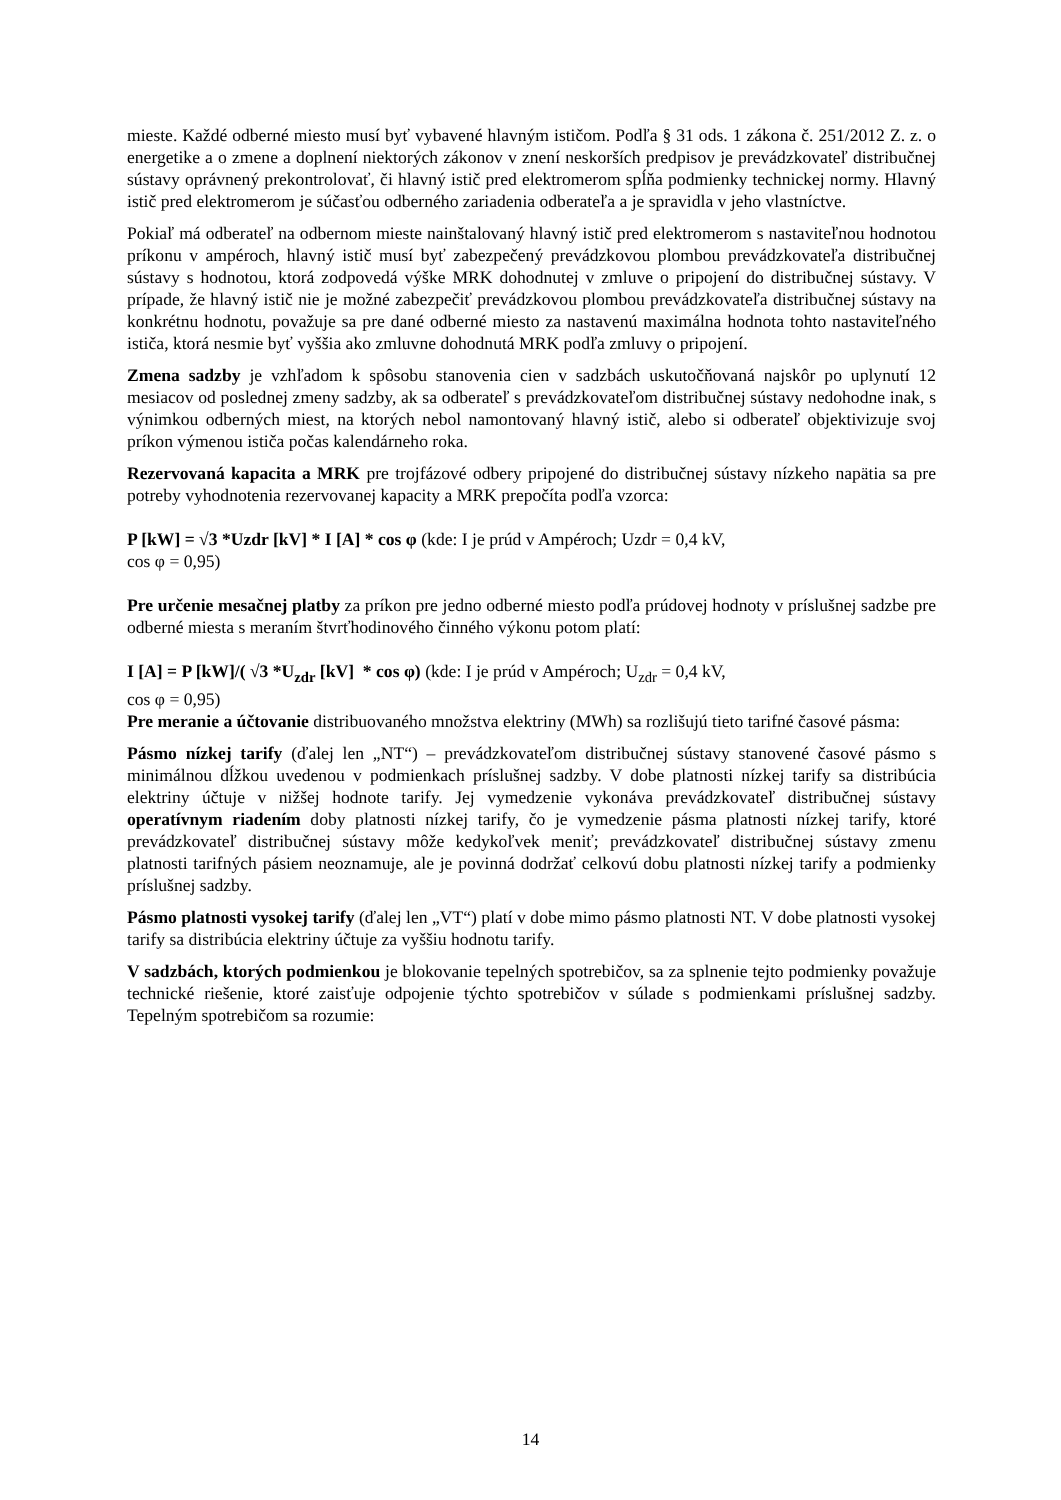mieste. Každé odberné miesto musí byť vybavené hlavným ističom. Podľa § 31 ods. 1 zákona č. 251/2012 Z. z. o energetike a o zmene a doplnení niektorých zákonov v znení neskorších predpisov je prevádzkovateľ distribučnej sústavy oprávnený prekontrolovať, či hlavný istič pred elektromerom spĺňa podmienky technickej normy. Hlavný istič pred elektromerom je súčasťou odberného zariadenia odberateľa a je spravidla v jeho vlastníctve.
Pokiaľ má odberateľ na odbernom mieste nainštalovaný hlavný istič pred elektromerom s nastaviteľnou hodnotou príkonu v ampéroch, hlavný istič musí byť zabezpečený prevádzkovou plombou prevádzkovateľa distribučnej sústavy s hodnotou, ktorá zodpovedá výške MRK dohodnutej v zmluve o pripojení do distribučnej sústavy. V prípade, že hlavný istič nie je možné zabezpečiť prevádzkovou plombou prevádzkovateľa distribučnej sústavy na konkrétnu hodnotu, považuje sa pre dané odberné miesto za nastavenú maximálna hodnota tohto nastaviteľného ističa, ktorá nesmie byť vyššia ako zmluvne dohodnutá MRK podľa zmluvy o pripojení.
Zmena sadzby je vzhľadom k spôsobu stanovenia cien v sadzbách uskutočňovaná najskôr po uplynutí 12 mesiacov od poslednej zmeny sadzby, ak sa odberateľ s prevádzkovateľom distribučnej sústavy nedohodne inak, s výnimkou odberných miest, na ktorých nebol namontovaný hlavný istič, alebo si odberateľ objektivizuje svoj príkon výmenou ističa počas kalendárneho roka.
Rezervovaná kapacita a MRK pre trojfázové odbery pripojené do distribučnej sústavy nízkeho napätia sa pre potreby vyhodnotenia rezervovanej kapacity a MRK prepočíta podľa vzorca:
P [kW] = √3 *Uzdr [kV] * I [A] * cos φ (kde: I je prúd v Ampéroch; Uzdr = 0,4 kV,
cos φ = 0,95)
Pre určenie mesačnej platby za príkon pre jedno odberné miesto podľa prúdovej hodnoty v príslušnej sadzbe pre odberné miesta s meraním štvrťhodinového činného výkonu potom platí:
I [A] = P [kW]/( √3 *U<sub>zdr</sub> [kV] * cos φ) (kde: I je prúd v Ampéroch; U<sub>zdr</sub> = 0,4 kV,
cos φ = 0,95)
Pre meranie a účtovanie distribuovaného množstva elektriny (MWh) sa rozlišujú tieto tarifné časové pásma:
Pásmo nízkej tarify (ďalej len „NT“) – prevádzkovateľom distribučnej sústavy stanovené časové pásmo s minimálnou dĺžkou uvedenou v podmienkach príslušnej sadzby. V dobe platnosti nízkej tarify sa distribúcia elektriny účtuje v nižšej hodnote tarify. Jej vymedzenie vykonáva prevádzkovateľ distribučnej sústavy operatívnym riadením doby platnosti nízkej tarify, čo je vymedzenie pásma platnosti nízkej tarify, ktoré prevádzkovateľ distribučnej sústavy môže kedykoľvek meniť; prevádzkovateľ distribučnej sústavy zmenu platnosti tarifných pásiem neoznamuje, ale je povinná dodržať celkovú dobu platnosti nízkej tarify a podmienky príslušnej sadzby.
Pásmo platnosti vysokej tarify (ďalej len „VT“) platí v dobe mimo pásmo platnosti NT. V dobe platnosti vysokej tarify sa distribúcia elektriny účtuje za vyššiu hodnotu tarify.
V sadzbách, ktorých podmienkou je blokovanie tepelných spotrebičov, sa za splnenie tejto podmienky považuje technické riešenie, ktoré zaisťuje odpojenie týchto spotrebičov v súlade s podmienkami príslušnej sadzby. Tepelným spotrebičom sa rozumie:
14